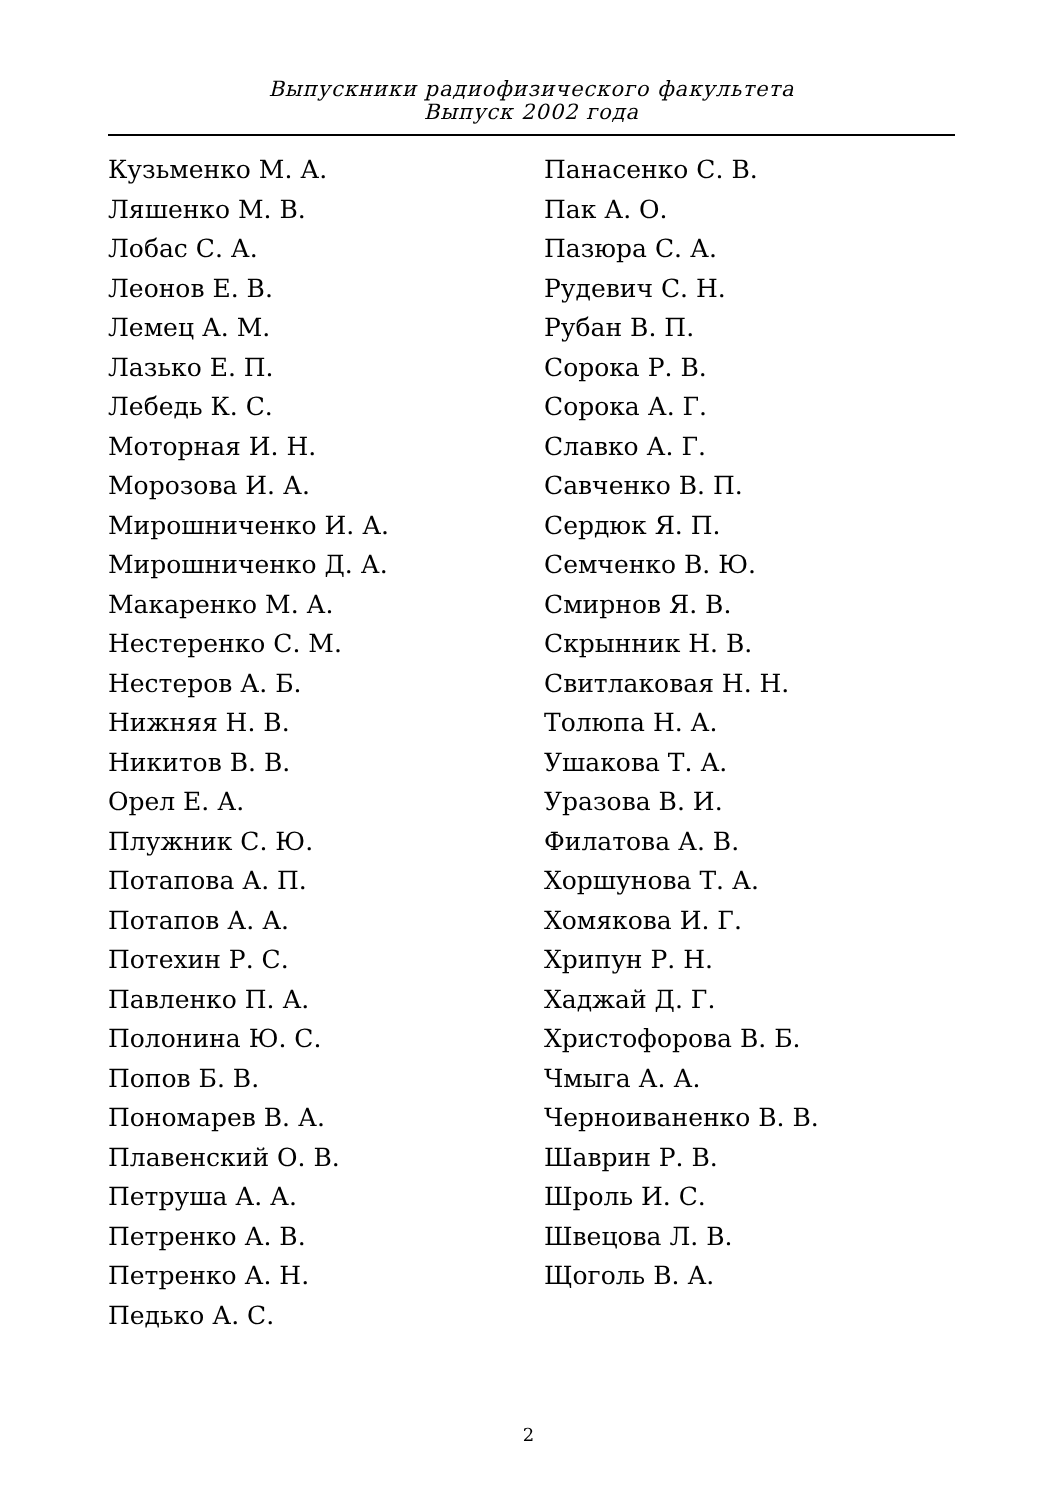Выпускники радиофизического факультета
Выпуск 2002 года
Кузьменко М. А.
Ляшенко М. В.
Лобас С. А.
Леонов Е. В.
Лемец А. М.
Лазько Е. П.
Лебедь К. С.
Моторная И. Н.
Морозова И. А.
Мирошниченко И. А.
Мирошниченко Д. А.
Макаренко М. А.
Нестеренко С. М.
Нестеров А. Б.
Нижняя Н. В.
Никитов В. В.
Орел Е. А.
Плужник С. Ю.
Потапова А. П.
Потапов А. А.
Потехин Р. С.
Павленко П. А.
Полонина Ю. С.
Попов Б. В.
Пономарев В. А.
Плавенский О. В.
Петруша А. А.
Петренко А. В.
Петренко А. Н.
Педько А. С.
Панасенко С. В.
Пак А. О.
Пазюра С. А.
Рудевич С. Н.
Рубан В. П.
Сорока Р. В.
Сорока А. Г.
Славко А. Г.
Савченко В. П.
Сердюк Я. П.
Семченко В. Ю.
Смирнов Я. В.
Скрынник Н. В.
Свитлаковая Н. Н.
Толюпа Н. А.
Ушакова Т. А.
Уразова В. И.
Филатова А. В.
Хоршунова Т. А.
Хомякова И. Г.
Хрипун Р. Н.
Хаджай Д. Г.
Христофорова В. Б.
Чмыга А. А.
Черноиваненко В. В.
Шаврин Р. В.
Шроль И. С.
Швецова Л. В.
Щоголь В. А.
2